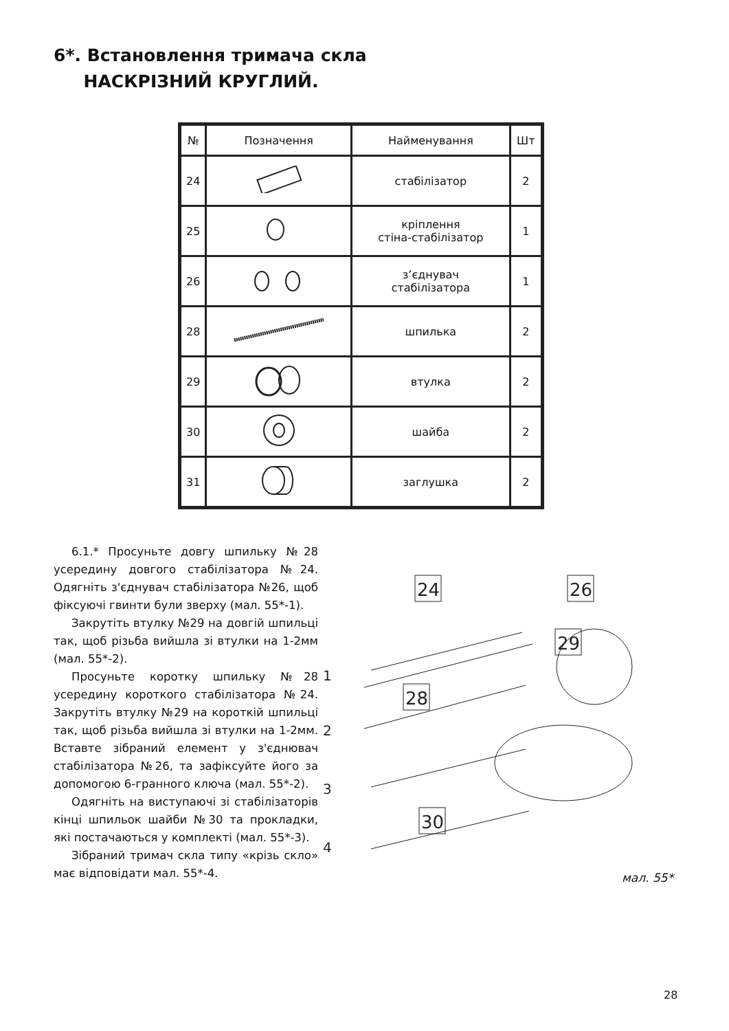6*. Встановлення тримача скла
НАСКРІЗНИЙ КРУГЛИЙ.
| № | Позначення | Найменування | Шт |
| --- | --- | --- | --- |
| 24 | | стабілізатор | 2 |
| 25 | | кріплення стіна-стабілізатор | 1 |
| 26 | | з’єднувач стабілізатора | 1 |
| 28 | | шпилька | 2 |
| 29 | | втулка | 2 |
| 30 | | шайба | 2 |
| 31 | | заглушка | 2 |
6.1.* Просуньте довгу шпильку №28 усередину довгого стабілізатора №24. Одягніть з'єднувач стабілізатора №26, щоб фіксуючі гвинти були зверху (мал. 55*-1).
Закрутіть втулку №29 на довгій шпильці так, щоб різьба вийшла зі втулки на 1-2мм (мал. 55*-2).
Просуньте коротку шпильку №28 усередину короткого стабілізатора №24. Закрутіть втулку №29 на короткій шпильці так, щоб різьба вийшла зі втулки на 1-2мм. Вставте зібраний елемент у з'єднювач стабілізатора №26, та зафіксуйте його за допомогою 6-гранного ключа (мал. 55*-2).
Одягніть на виступаючі зі стабілізаторів кінці шпильок шайби №30 та прокладки, які постачаються у комплекті (мал. 55*-3).
Зібраний тримач скла типу «крізь скло» має відповідати мал. 55*-4.
24
26
29
28
30
1
2
3
4
мал. 55*
28